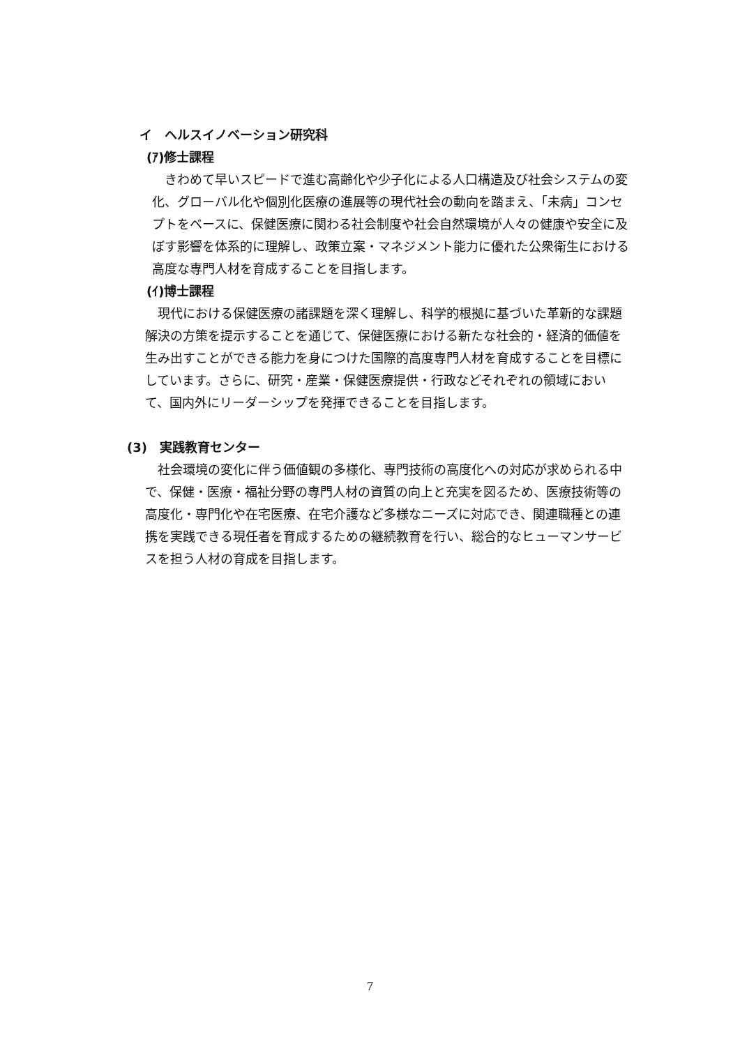イ　ヘルスイノベーション研究科
(ｱ)修士課程
きわめて早いスピードで進む高齢化や少子化による人口構造及び社会システムの変化、グローバル化や個別化医療の進展等の現代社会の動向を踏まえ、「未病」コンセプトをベースに、保健医療に関わる社会制度や社会自然環境が人々の健康や安全に及ぼす影響を体系的に理解し、政策立案・マネジメント能力に優れた公衆衛生における高度な専門人材を育成することを目指します。
(ｲ)博士課程
現代における保健医療の諸課題を深く理解し、科学的根拠に基づいた革新的な課題解決の方策を提示することを通じて、保健医療における新たな社会的・経済的価値を生み出すことができる能力を身につけた国際的高度専門人材を育成することを目標にしています。さらに、研究・産業・保健医療提供・行政などそれぞれの領域において、国内外にリーダーシップを発揮できることを目指します。
(3)　実践教育センター
社会環境の変化に伴う価値観の多様化、専門技術の高度化への対応が求められる中で、保健・医療・福祉分野の専門人材の資質の向上と充実を図るため、医療技術等の高度化・専門化や在宅医療、在宅介護など多様なニーズに対応でき、関連職種との連携を実践できる現任者を育成するための継続教育を行い、総合的なヒューマンサービスを担う人材の育成を目指します。
7